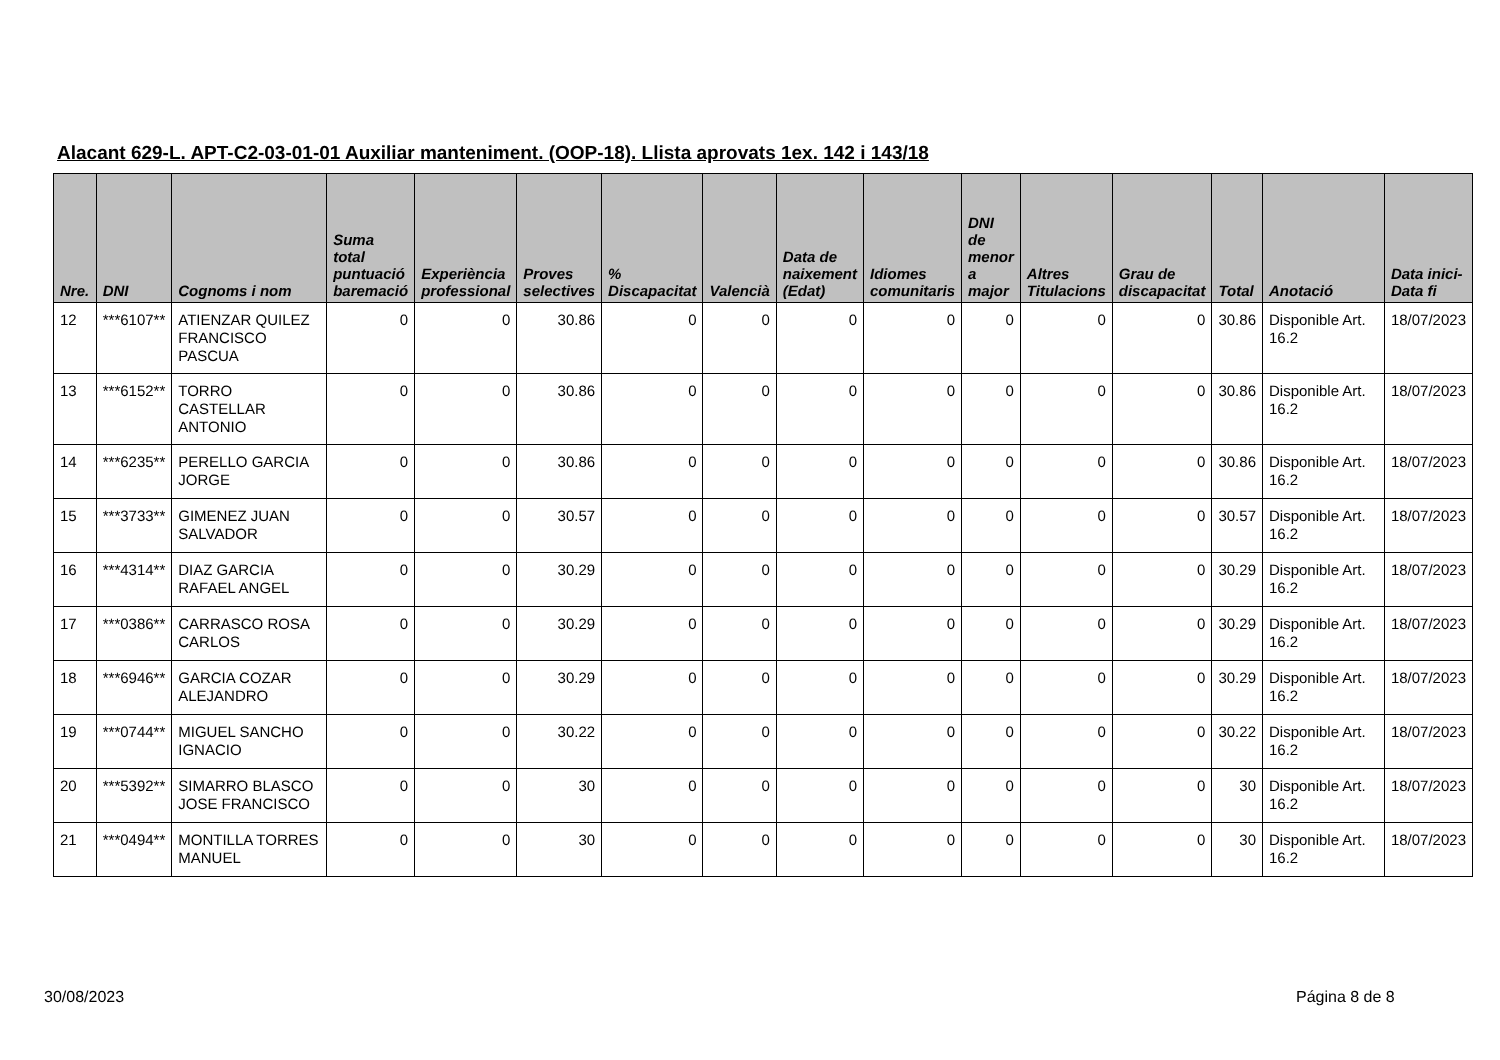Alacant 629-L. APT-C2-03-01-01 Auxiliar manteniment. (OOP-18). Llista aprovats 1ex. 142 i 143/18
| Nre. | DNI | Cognoms i nom | Suma total puntuació baremació | Experiència professional | Proves selectives | % Discapacitat | Valencià | Data de naixement (Edat) | Idiomes comunitaris | DNI de menor a major | Altres Titulacions | Grau de discapacitat | Total | Anotació | Data inici-Data fi |
| --- | --- | --- | --- | --- | --- | --- | --- | --- | --- | --- | --- | --- | --- | --- | --- |
| 12 | ***6107** | ATIENZAR QUILEZ FRANCISCO PASCUA | 0 | 0 | 30.86 | 0 | 0 | 0 | 0 | 0 | 0 | 0 | 30.86 | Disponible Art. 16.2 | 18/07/2023 |
| 13 | ***6152** | TORRO CASTELLAR ANTONIO | 0 | 0 | 30.86 | 0 | 0 | 0 | 0 | 0 | 0 | 0 | 30.86 | Disponible Art. 16.2 | 18/07/2023 |
| 14 | ***6235** | PERELLO GARCIA JORGE | 0 | 0 | 30.86 | 0 | 0 | 0 | 0 | 0 | 0 | 0 | 30.86 | Disponible Art. 16.2 | 18/07/2023 |
| 15 | ***3733** | GIMENEZ JUAN SALVADOR | 0 | 0 | 30.57 | 0 | 0 | 0 | 0 | 0 | 0 | 0 | 30.57 | Disponible Art. 16.2 | 18/07/2023 |
| 16 | ***4314** | DIAZ GARCIA RAFAEL ANGEL | 0 | 0 | 30.29 | 0 | 0 | 0 | 0 | 0 | 0 | 0 | 30.29 | Disponible Art. 16.2 | 18/07/2023 |
| 17 | ***0386** | CARRASCO ROSA CARLOS | 0 | 0 | 30.29 | 0 | 0 | 0 | 0 | 0 | 0 | 0 | 30.29 | Disponible Art. 16.2 | 18/07/2023 |
| 18 | ***6946** | GARCIA COZAR ALEJANDRO | 0 | 0 | 30.29 | 0 | 0 | 0 | 0 | 0 | 0 | 0 | 30.29 | Disponible Art. 16.2 | 18/07/2023 |
| 19 | ***0744** | MIGUEL SANCHO IGNACIO | 0 | 0 | 30.22 | 0 | 0 | 0 | 0 | 0 | 0 | 0 | 30.22 | Disponible Art. 16.2 | 18/07/2023 |
| 20 | ***5392** | SIMARRO BLASCO JOSE FRANCISCO | 0 | 0 | 30 | 0 | 0 | 0 | 0 | 0 | 0 | 0 | 30 | Disponible Art. 16.2 | 18/07/2023 |
| 21 | ***0494** | MONTILLA TORRES MANUEL | 0 | 0 | 30 | 0 | 0 | 0 | 0 | 0 | 0 | 0 | 30 | Disponible Art. 16.2 | 18/07/2023 |
30/08/2023 Página 8 de 8